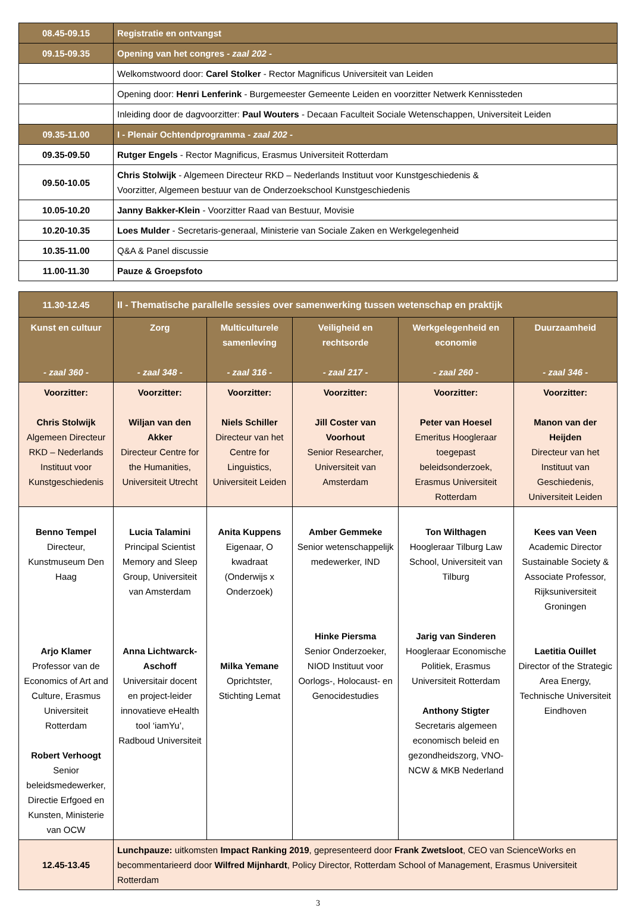| 08.45-09.15 | Registratie en ontvangst |
| 09.15-09.35 | Opening van het congres - zaal 202 - |
| | Welkomstwoord door: Carel Stolker - Rector Magnificus Universiteit van Leiden |
| | Opening door: Henri Lenferink - Burgemeester Gemeente Leiden en voorzitter Netwerk Kennissteden |
| | Inleiding door de dagvoorzitter: Paul Wouters - Decaan Faculteit Sociale Wetenschappen, Universiteit Leiden |
| 09.35-11.00 | I - Plenair Ochtendprogramma - zaal 202 - |
| 09.35-09.50 | Rutger Engels - Rector Magnificus, Erasmus Universiteit Rotterdam |
| 09.50-10.05 | Chris Stolwijk - Algemeen Directeur RKD – Nederlands Instituut voor Kunstgeschiedenis & Voorzitter, Algemeen bestuur van de Onderzoekschool Kunstgeschiedenis |
| 10.05-10.20 | Janny Bakker-Klein - Voorzitter Raad van Bestuur, Movisie |
| 10.20-10.35 | Loes Mulder - Secretaris-generaal, Ministerie van Sociale Zaken en Werkgelegenheid |
| 10.35-11.00 | Q&A & Panel discussie |
| 11.00-11.30 | Pauze & Groepsfoto |
| 11.30-12.45 | II - Thematische parallelle sessies over samenwerking tussen wetenschap en praktijk | | | | |
| Kunst en cultuur - zaal 360 - | Zorg - zaal 348 - | Multiculturele samenleving - zaal 316 - | Veiligheid en rechtsorde - zaal 217 - | Werkgelegenheid en economie - zaal 260 - | Duurzaamheid - zaal 346 - |
| Voorzitter: Chris Stolwijk Algemeen Directeur RKD – Nederlands Instituut voor Kunstgeschiedenis | Voorzitter: Wiljan van den Akker Directeur Centre for the Humanities, Universiteit Utrecht | Voorzitter: Niels Schiller Directeur van het Centre for Linguistics, Universiteit Leiden | Voorzitter: Jill Coster van Voorhout Senior Researcher, Universiteit van Amsterdam | Voorzitter: Peter van Hoesel Emeritus Hoogleraar toegepast beleidsonderzoek, Erasmus Universiteit Rotterdam | Voorzitter: Manon van der Heijden Directeur van het Instituut van Geschiedenis, Universiteit Leiden |
| Benno Tempel Directeur, Kunstmuseum Den Haag Arjo Klamer Professor van de Economics of Art and Culture, Erasmus Universiteit Rotterdam Robert Verhoogt Senior beleidsmedewerker, Directie Erfgoed en Kunsten, Ministerie van OCW | Lucia Talamini Principal Scientist Memory and Sleep Group, Universiteit van Amsterdam Anna Lichtwarck-Aschoff Universitair docent en project-leider innovatieve eHealth tool ‘iamYu’, Radboud Universiteit | Anita Kuppens Eigenaar, O kwadraat (Onderwijs x Onderzoek) Milka Yemane Oprichtster, Stichting Lemat | Amber Gemmeke Senior wetenschappelijk medewerker, IND Hinke Piersma Senior Onderzoeker, NIOD Instituut voor Oorlogs-, Holocaust- en Genocidestudies | Ton Wilthagen Hoogleraar Tilburg Law School, Universiteit van Tilburg Jarig van Sinderen Hoogleraar Economische Politiek, Erasmus Universiteit Rotterdam Anthony Stigter Secretaris algemeen economisch beleid en gezondheidszorg, VNO-NCW & MKB Nederland | Kees van Veen Academic Director Sustainable Society & Associate Professor, Rijksuniversiteit Groningen Laetitia Ouillet Director of the Strategic Area Energy, Technische Universiteit Eindhoven |
| 12.45-13.45 | Lunchpauze: uitkomsten Impact Ranking 2019 , gepresenteerd door Frank Zwetsloot , CEO van ScienceWorks en becommentarieerd door Wilfred Mijnhardt , Policy Director, Rotterdam School of Management, Erasmus Universiteit Rotterdam | | | | |
3